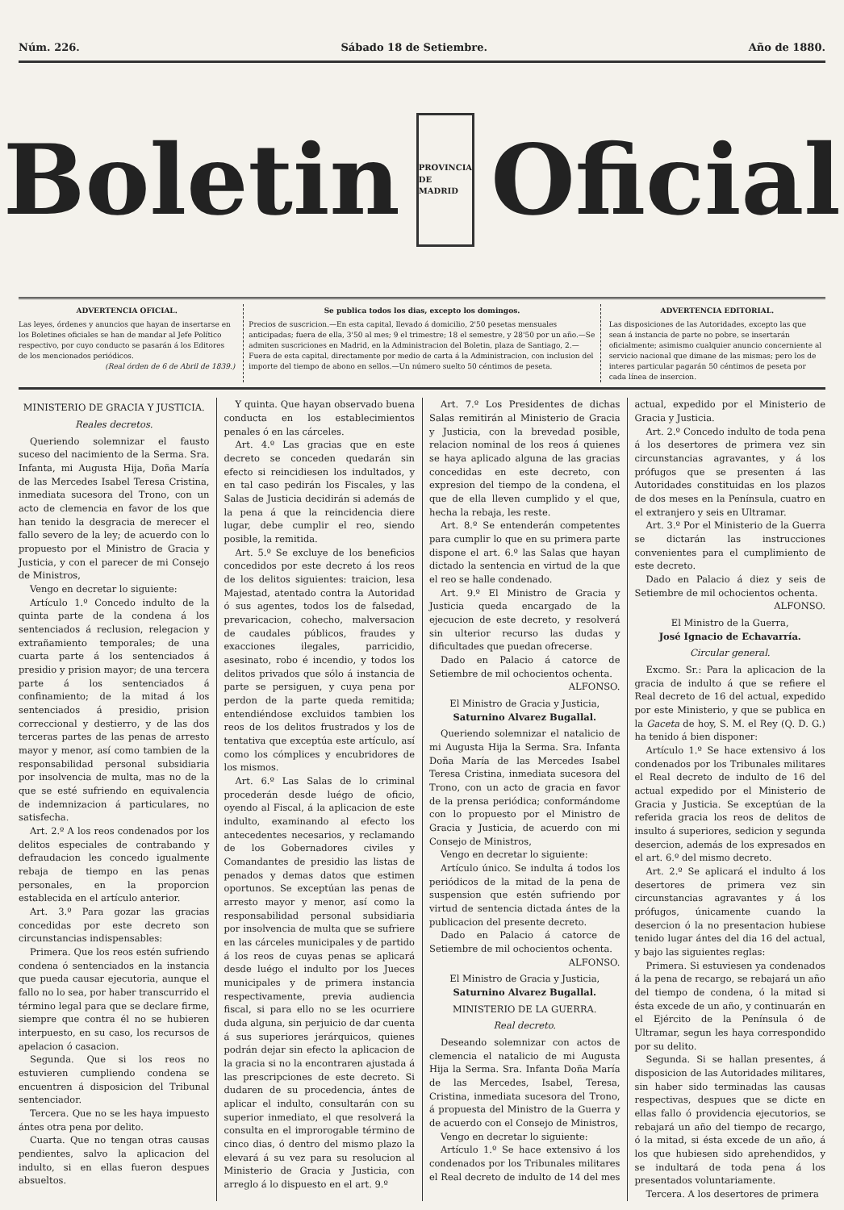Núm. 226. Sábado 18 de Setiembre. Año de 1880.
Boletin
PROVINCIA DE MADRID
Oficial
ADVERTENCIA OFICIAL.
Las leyes, órdenes y anuncios que hayan de insertarse en los Boletines oficiales se han de mandar al Jefe Político respectivo, por cuyo conducto se pasarán á los Editores de los mencionados periódicos.
(Real órden de 6 de Abril de 1839.)
Se publica todos los dias, excepto los domingos.
Precios de suscricion.—En esta capital, llevado á domicilio, 2'50 pesetas mensuales anticipadas; fuera de ella, 3'50 al mes; 9 el trimestre; 18 el semestre, y 28'50 por un año.—Se admiten suscriciones en Madrid, en la Administracion del Boletin, plaza de Santiago, 2.—Fuera de esta capital, directamente por medio de carta á la Administracion, con inclusion del importe del tiempo de abono en sellos.—Un número suelto 50 céntimos de peseta.
ADVERTENCIA EDITORIAL.
Las disposiciones de las Autoridades, excepto las que sean á instancia de parte no pobre, se insertarán oficialmente; asimismo cualquier anuncio concerniente al servicio nacional que dimane de las mismas; pero los de interes particular pagarán 50 céntimos de peseta por cada línea de insercion.
MINISTERIO DE GRACIA Y JUSTICIA.
Reales decretos.
Queriendo solemnizar el fausto suceso del nacimiento de la Serma. Sra. Infanta, mi Augusta Hija, Doña María de las Mercedes Isabel Teresa Cristina, inmediata sucesora del Trono, con un acto de clemencia en favor de los que han tenido la desgracia de merecer el fallo severo de la ley; de acuerdo con lo propuesto por el Ministro de Gracia y Justicia, y con el parecer de mi Consejo de Ministros,
Vengo en decretar lo siguiente:
Artículo 1.º Concedo indulto de la quinta parte de la condena á los sentenciados á reclusion, relegacion y extrañamiento temporales; de una cuarta parte á los sentenciados á presidio y prision mayor; de una tercera parte á los sentenciados á confinamiento; de la mitad á los sentenciados á presidio, prision correccional y destierro, y de las dos terceras partes de las penas de arresto mayor y menor, así como tambien de la responsabilidad personal subsidiaria por insolvencia de multa, mas no de la que se esté sufriendo en equivalencia de indemnizacion á particulares, no satisfecha.
Art. 2.º A los reos condenados por los delitos especiales de contrabando y defraudacion les concedo igualmente rebaja de tiempo en las penas personales, en la proporcion establecida en el artículo anterior.
Art. 3.º Para gozar las gracias concedidas por este decreto son circunstancias indispensables:
Primera. Que los reos estén sufriendo condena ó sentenciados en la instancia que pueda causar ejecutoria, aunque el fallo no lo sea, por haber transcurrido el término legal para que se declare firme, siempre que contra él no se hubieren interpuesto, en su caso, los recursos de apelacion ó casacion.
Segunda. Que si los reos no estuvieren cumpliendo condena se encuentren á disposicion del Tribunal sentenciador.
Tercera. Que no se les haya impuesto ántes otra pena por delito.
Cuarta. Que no tengan otras causas pendientes, salvo la aplicacion del indulto, si en ellas fueron despues absueltos.
Y quinta. Que hayan observado buena conducta en los establecimientos penales ó en las cárceles.
Art. 4.º Las gracias que en este decreto se conceden quedarán sin efecto si reincidiesen los indultados, y en tal caso pedirán los Fiscales, y las Salas de Justicia decidirán si además de la pena á que la reincidencia diere lugar, debe cumplir el reo, siendo posible, la remitida.
Art. 5.º Se excluye de los beneficios concedidos por este decreto á los reos de los delitos siguientes: traicion, lesa Majestad, atentado contra la Autoridad ó sus agentes, todos los de falsedad, prevaricacion, cohecho, malversacion de caudales públicos, fraudes y exacciones ilegales, parricidio, asesinato, robo é incendio, y todos los delitos privados que sólo á instancia de parte se persiguen, y cuya pena por perdon de la parte queda remitida; entendiéndose excluidos tambien los reos de los delitos frustrados y los de tentativa que exceptúa este artículo, así como los cómplices y encubridores de los mismos.
Art. 6.º Las Salas de lo criminal procederán desde luégo de oficio, oyendo al Fiscal, á la aplicacion de este indulto, examinando al efecto los antecedentes necesarios, y reclamando de los Gobernadores civiles y Comandantes de presidio las listas de penados y demas datos que estimen oportunos. Se exceptúan las penas de arresto mayor y menor, así como la responsabilidad personal subsidiaria por insolvencia de multa que se sufriere en las cárceles municipales y de partido á los reos de cuyas penas se aplicará desde luégo el indulto por los Jueces municipales y de primera instancia respectivamente, previa audiencia fiscal, si para ello no se les ocurriere duda alguna, sin perjuicio de dar cuenta á sus superiores jerárquicos, quienes podrán dejar sin efecto la aplicacion de la gracia si no la encontraren ajustada á las prescripciones de este decreto. Si dudaren de su procedencia, ántes de aplicar el indulto, consultarán con su superior inmediato, el que resolverá la consulta en el improrogable término de cinco dias, ó dentro del mismo plazo la elevará á su vez para su resolucion al Ministerio de Gracia y Justicia, con arreglo á lo dispuesto en el art. 9.º
Art. 7.º Los Presidentes de dichas Salas remitirán al Ministerio de Gracia y Justicia, con la brevedad posible, relacion nominal de los reos á quienes se haya aplicado alguna de las gracias concedidas en este decreto, con expresion del tiempo de la condena, el que de ella lleven cumplido y el que, hecha la rebaja, les reste.
Art. 8.º Se entenderán competentes para cumplir lo que en su primera parte dispone el art. 6.º las Salas que hayan dictado la sentencia en virtud de la que el reo se halle condenado.
Art. 9.º El Ministro de Gracia y Justicia queda encargado de la ejecucion de este decreto, y resolverá sin ulterior recurso las dudas y dificultades que puedan ofrecerse.
Dado en Palacio á catorce de Setiembre de mil ochocientos ochenta.
ALFONSO.
El Ministro de Gracia y Justicia,
Saturnino Alvarez Bugallal.
Queriendo solemnizar el natalicio de mi Augusta Hija la Serma. Sra. Infanta Doña María de las Mercedes Isabel Teresa Cristina, inmediata sucesora del Trono, con un acto de gracia en favor de la prensa periódica; conformándome con lo propuesto por el Ministro de Gracia y Justicia, de acuerdo con mi Consejo de Ministros,
Vengo en decretar lo siguiente:
Artículo único. Se indulta á todos los periódicos de la mitad de la pena de suspension que estén sufriendo por virtud de sentencia dictada ántes de la publicacion del presente decreto.
Dado en Palacio á catorce de Setiembre de mil ochocientos ochenta.
ALFONSO.
El Ministro de Gracia y Justicia,
Saturnino Alvarez Bugallal.
MINISTERIO DE LA GUERRA.
Real decreto.
Deseando solemnizar con actos de clemencia el natalicio de mi Augusta Hija la Serma. Sra. Infanta Doña María de las Mercedes, Isabel, Teresa, Cristina, inmediata sucesora del Trono, á propuesta del Ministro de la Guerra y de acuerdo con el Consejo de Ministros,
Vengo en decretar lo siguiente:
Artículo 1.º Se hace extensivo á los condenados por los Tribunales militares el Real decreto de indulto de 14 del mes actual, expedido por el Ministerio de Gracia y Justicia.
Art. 2.º Concedo indulto de toda pena á los desertores de primera vez sin circunstancias agravantes, y á los prófugos que se presenten á las Autoridades constituidas en los plazos de dos meses en la Península, cuatro en el extranjero y seis en Ultramar.
Art. 3.º Por el Ministerio de la Guerra se dictarán las instrucciones convenientes para el cumplimiento de este decreto.
Dado en Palacio á diez y seis de Setiembre de mil ochocientos ochenta.
ALFONSO.
El Ministro de la Guerra,
José Ignacio de Echavarría.
Circular general.
Excmo. Sr.: Para la aplicacion de la gracia de indulto á que se refiere el Real decreto de 16 del actual, expedido por este Ministerio, y que se publica en la Gaceta de hoy, S. M. el Rey (Q. D. G.) ha tenido á bien disponer:
Artículo 1.º Se hace extensivo á los condenados por los Tribunales militares el Real decreto de indulto de 16 del actual expedido por el Ministerio de Gracia y Justicia. Se exceptúan de la referida gracia los reos de delitos de insulto á superiores, sedicion y segunda desercion, además de los expresados en el art. 6.º del mismo decreto.
Art. 2.º Se aplicará el indulto á los desertores de primera vez sin circunstancias agravantes y á los prófugos, únicamente cuando la desercion ó la no presentacion hubiese tenido lugar ántes del dia 16 del actual, y bajo las siguientes reglas:
Primera. Si estuviesen ya condenados á la pena de recargo, se rebajará un año del tiempo de condena, ó la mitad si ésta excede de un año, y continuarán en el Ejército de la Península ó de Ultramar, segun les haya correspondido por su delito.
Segunda. Si se hallan presentes, á disposicion de las Autoridades militares, sin haber sido terminadas las causas respectivas, despues que se dicte en ellas fallo ó providencia ejecutorios, se rebajará un año del tiempo de recargo, ó la mitad, si ésta excede de un año, á los que hubiesen sido aprehendidos, y se indultará de toda pena á los presentados voluntariamente.
Tercera. A los desertores de primera